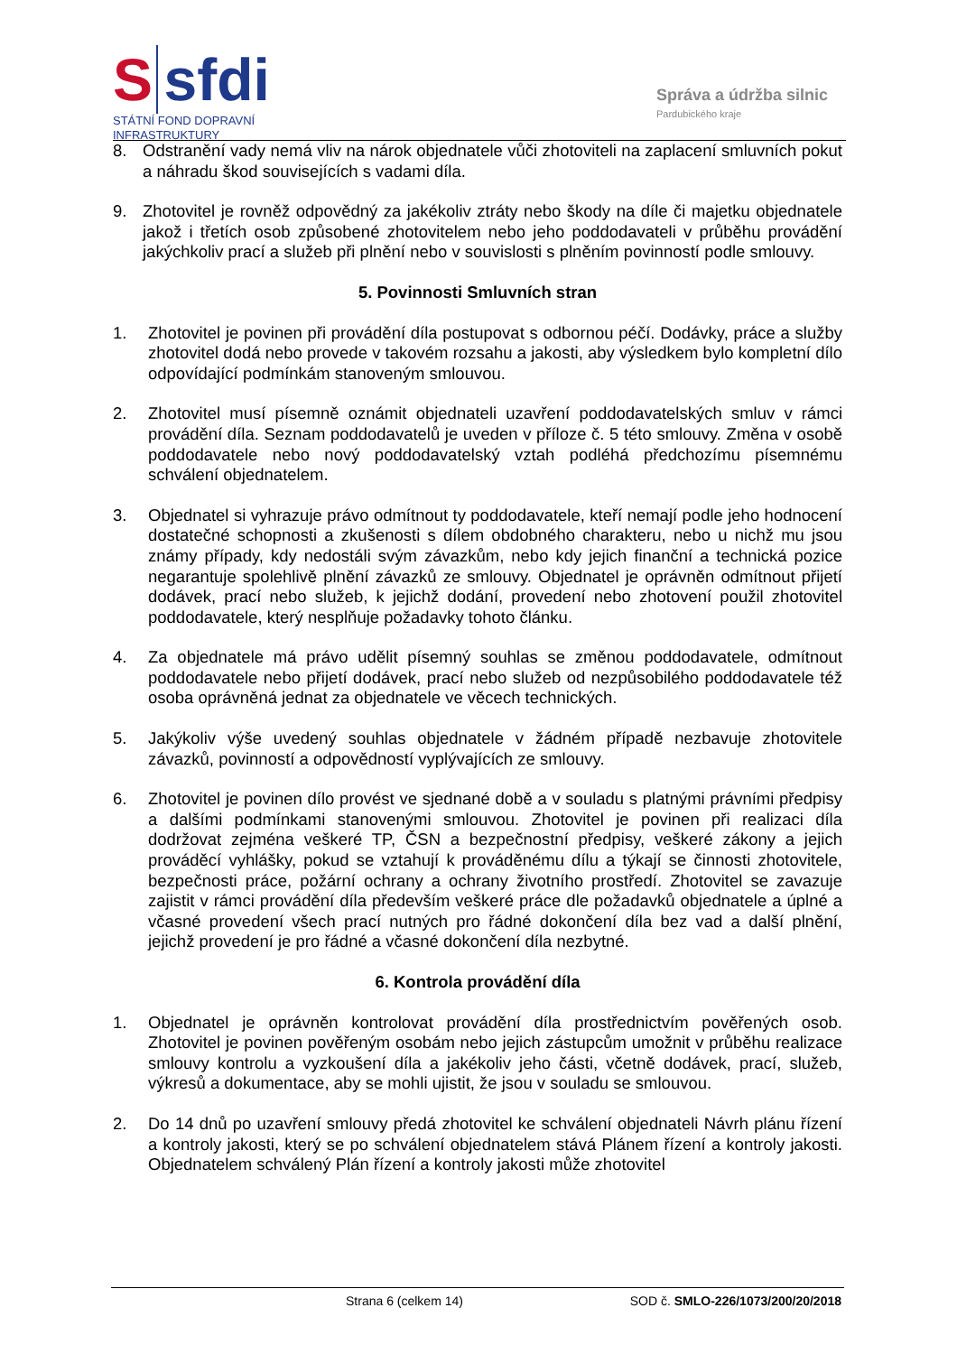S sfdi
STÁTNÍ FOND DOPRAVNÍ
INFRASTRUKTURY
Správa a údržba silnic
Pardubického kraje
8. Odstranění vady nemá vliv na nárok objednatele vůči zhotoviteli na zaplacení smluvních pokut a náhradu škod souvisejících s vadami díla.
9. Zhotovitel je rovněž odpovědný za jakékoliv ztráty nebo škody na díle či majetku objednatele jakož i třetích osob způsobené zhotovitelem nebo jeho poddodavateli v průběhu provádění jakýchkoliv prací a služeb při plnění nebo v souvislosti s plněním povinností podle smlouvy.
5. Povinnosti Smluvních stran
1. Zhotovitel je povinen při provádění díla postupovat s odbornou péčí. Dodávky, práce a služby zhotovitel dodá nebo provede v takovém rozsahu a jakosti, aby výsledkem bylo kompletní dílo odpovídající podmínkám stanoveným smlouvou.
2. Zhotovitel musí písemně oznámit objednateli uzavření poddodavatelských smluv v rámci provádění díla. Seznam poddodavatelů je uveden v příloze č. 5 této smlouvy. Změna v osobě poddodavatele nebo nový poddodavatelský vztah podléhá předchozímu písemnému schválení objednatelem.
3. Objednatel si vyhrazuje právo odmítnout ty poddodavatele, kteří nemají podle jeho hodnocení dostatečné schopnosti a zkušenosti s dílem obdobného charakteru, nebo u nichž mu jsou známy případy, kdy nedostáli svým závazkům, nebo kdy jejich finanční a technická pozice negarantuje spolehlivě plnění závazků ze smlouvy. Objednatel je oprávněn odmítnout přijetí dodávek, prací nebo služeb, k jejichž dodání, provedení nebo zhotovení použil zhotovitel poddodavatele, který nesplňuje požadavky tohoto článku.
4. Za objednatele má právo udělit písemný souhlas se změnou poddodavatele, odmítnout poddodavatele nebo přijetí dodávek, prací nebo služeb od nezpůsobilého poddodavatele též osoba oprávněná jednat za objednatele ve věcech technických.
5. Jakýkoliv výše uvedený souhlas objednatele v žádném případě nezbavuje zhotovitele závazků, povinností a odpovědností vyplývajících ze smlouvy.
6. Zhotovitel je povinen dílo provést ve sjednané době a v souladu s platnými právními předpisy a dalšími podmínkami stanovenými smlouvou. Zhotovitel je povinen při realizaci díla dodržovat zejména veškeré TP, ČSN a bezpečnostní předpisy, veškeré zákony a jejich prováděcí vyhlášky, pokud se vztahují k prováděnému dílu a týkají se činnosti zhotovitele, bezpečnosti práce, požární ochrany a ochrany životního prostředí. Zhotovitel se zavazuje zajistit v rámci provádění díla především veškeré práce dle požadavků objednatele a úplné a včasné provedení všech prací nutných pro řádné dokončení díla bez vad a další plnění, jejichž provedení je pro řádné a včasné dokončení díla nezbytné.
6. Kontrola provádění díla
1. Objednatel je oprávněn kontrolovat provádění díla prostřednictvím pověřených osob. Zhotovitel je povinen pověřeným osobám nebo jejich zástupcům umožnit v průběhu realizace smlouvy kontrolu a vyzkoušení díla a jakékoliv jeho části, včetně dodávek, prací, služeb, výkresů a dokumentace, aby se mohli ujistit, že jsou v souladu se smlouvou.
2. Do 14 dnů po uzavření smlouvy předá zhotovitel ke schválení objednateli Návrh plánu řízení a kontroly jakosti, který se po schválení objednatelem stává Plánem řízení a kontroly jakosti. Objednatelem schválený Plán řízení a kontroly jakosti může zhotovitel
Strana 6 (celkem 14) SOD č. SMLO-226/1073/200/20/2018